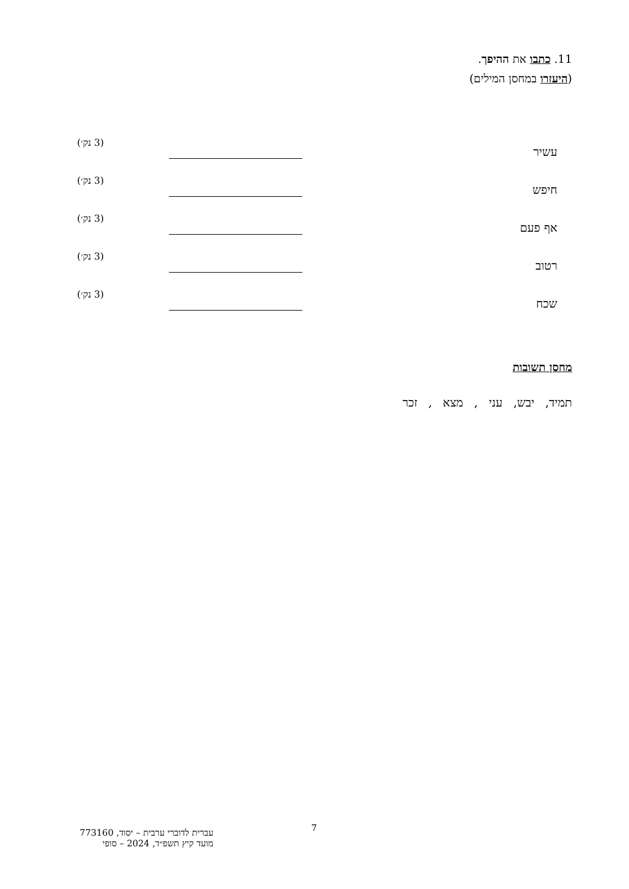11. כתבו את ההיפך.
(היעזרו במחסן המילים)
עשיר (3 נק׳)
חיפש (3 נק׳)
אף פעם (3 נק׳)
רטוב (3 נק׳)
שכח (3 נק׳)
מחסן תשובות
תמיד, יבש, עני , מצא , זכר
7
עברית לדוברי ערבית – יסוד, 773160
מועד קיץ תשפ״ד, 2024 – סופי